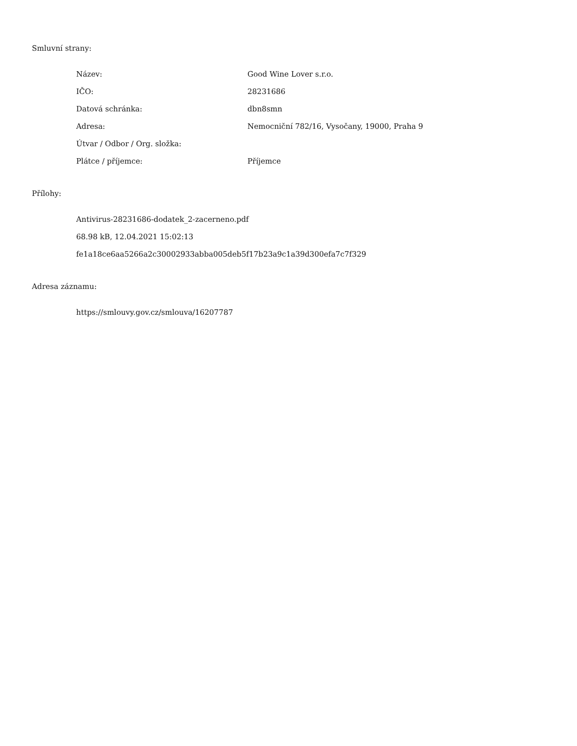Smluvní strany:
| Název: | Good Wine Lover s.r.o. |
| IČO: | 28231686 |
| Datová schránka: | dbn8smn |
| Adresa: | Nemocniční 782/16, Vysočany, 19000, Praha 9 |
| Útvar / Odbor / Org. složka: | |
| Plátce / příjemce: | Příjemce |
Přílohy:
Antivirus-28231686-dodatek_2-zacerneno.pdf
68.98 kB, 12.04.2021 15:02:13
fe1a18ce6aa5266a2c30002933abba005deb5f17b23a9c1a39d300efa7c7f329
Adresa záznamu:
https://smlouvy.gov.cz/smlouva/16207787